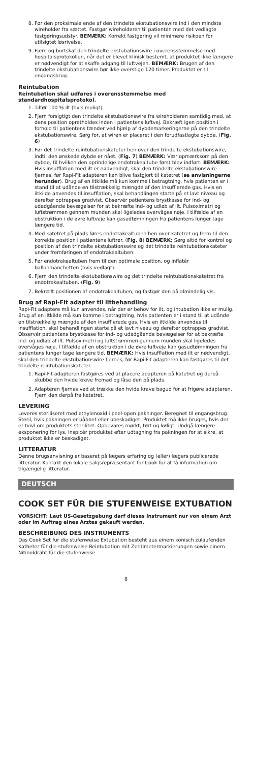8. Før den proksimale ende af den trindelte ekstubationswire ind i den mindste wireholder fra sættet. Fastgør wireholderen til patienten med det vedlagte fastgøringsudstyr. BEMÆRK: Korrekt fastgøring vil minimere risikoen for utilsigtet løsrivelse.
9. Fjern og bortskaf den trindelte ekstubationswire i overensstemmelse med hospitalsprotokollen, når det er blevet klinisk bestemt, at produktet ikke længere er nødvendigt for at skaffe adgang til luftvejen. BEMÆRK: Brugen af den trindelte ekstubationswire bør ikke overstige 120 timer. Produktet er til engangsbrug.
Reintubation
Reintubation skal udføres i overensstemmelse med standardhospitalsprotokol.
1. Tilfør 100 % ilt (hvis muligt).
2. Fjern forsigtigt den trindelte ekstubationswire fra wireholderen samtidig med, at dens position opretholdes inden i patientens luftvej. Bekræft igen position i forhold til patientens tænder ved hjælp af dybdemarkeringerne på den trindelte ekstubationswire. Sørg for, at wiren er placeret i den forudfastlagte dybde. (Fig. 6)
3. Før det trindelte reintubationskateter hen over den trindelte ekstubationswire, indtil den ønskede dybde er nået. (Fig. 7) BEMÆRK: Vær opmærksom på den dybde, til hvilken den oprindelige endotrakealtube først blev indført. BEMÆRK: Hvis insufflation med ilt er nødvendigt, skal den trindelte ekstubationswire fjernes, før Rapi-Fit adapteren kan blive fastgjort til katetret (se anvisningerne herunder). Brug af en iltkilde må kun komme i betragtning, hvis patienten er i stand til at udånde en tilstrækkelig mængde af den insufflerede gas. Hvis en iltkilde anvendes til insufflation, skal behandlingen starte på et lavt niveau og derefter optrappes gradvist. Observér patientens brystkasse for ind- og udadgående bevægelser for at bekræfte ind- og udløb af ilt. Pulsoximetri og luftstrømmen gennem munden skal ligeledes overvåges nøje. I tilfælde af en obstruktion i de øvre luftveje kan gasudtømningen fra patientens lunger tage længere tid.
4. Med katetret på plads føres endotrakealtuben hen over katetret og frem til den korrekte position i patientens luftrør. (Fig. 8) BEMÆRK: Sørg altid for kontrol og position af den trindelte ekstubationswire og det trindelte reintubationskateter under fremføringen af endotrakealtuben.
5. Før endotrakealtuben frem til den optimale position, og inflatér ballonmanchetten (hvis vedlagt).
6. Fjern den trindelte ekstubationswire og det trindelte reintubationskatetret fra endotrakealtuben. (Fig. 9)
7. Bekræft positionen af endotrakealtuben, og fastgør den på almindelig vis.
Brug af Rapi-Fit adapter til iltbehandling
Rapi-Fit adaptere må kun anvendes, når der er behov for ilt, og intubation ikke er mulig. Brug af en iltkilde må kun komme i betragtning, hvis patienten er i stand til at udånde en tilstrækkelig mængde af den insufflerede gas. Hvis en iltkilde anvendes til insufflation, skal behandlingen starte på et lavt niveau og derefter optrappes gradvist. Observér patientens brystkasse for ind- og udadgående bevægelser for at bekræfte ind- og udløb af ilt. Pulsoximetri og luftstrømmen gennem munden skal ligeledes overvåges nøje. I tilfælde af en obstruktion i de øvre luftveje kan gasudtømningen fra patientens lunger tage længere tid. BEMÆRK: Hvis insufflation med ilt er nødvendigt, skal den trindelte ekstubationswire fjernes, før Rapi-Fit adapteren kan fastgøres til det trindelte reintubationskateter.
1. Rapi-Fit adapteren fastgøres ved at placere adapteren på katetret og derpå skubbe den hvide krave fremad og låse den på plads.
2. Adapteren fjernes ved at trække den hvide krave bagud for at frigøre adapteren. Fjern den derpå fra katetret.
LEVERING
Leveres steriliseret med ethylenoxid i peel-open pakninger. Beregnet til engangsbrug. Steril, hvis pakningen er uåbnet eller ubeskadiget. Produktet må ikke bruges, hvis der er tvivl om produktets sterilitet. Opbevares mørkt, tørt og køligt. Undgå længere eksponering for lys. Inspicér produktet efter udtagning fra pakningen for at sikre, at produktet ikke er beskadiget.
LITTERATUR
Denne brugsanvisning er baseret på lægers erfaring og (eller) lægers publicerede litteratur. Kontakt den lokale salgsrepræsentant for Cook for at få information om tilgængelig litteratur.
DEUTSCH
COOK SET FÜR DIE STUFENWEISE EXTUBATION
VORSICHT: Laut US-Gesetzgebung darf dieses Instrument nur von einem Arzt oder im Auftrag eines Arztes gekauft werden.
BESCHREIBUNG DES INSTRUMENTS
Das Cook Set für die stufenweise Extubation besteht aus einem konisch zulaufenden Katheter für die stufenweise Reintubation mit Zentimetermarkierungen sowie einem Nitinoldraht für die stufenweise
8